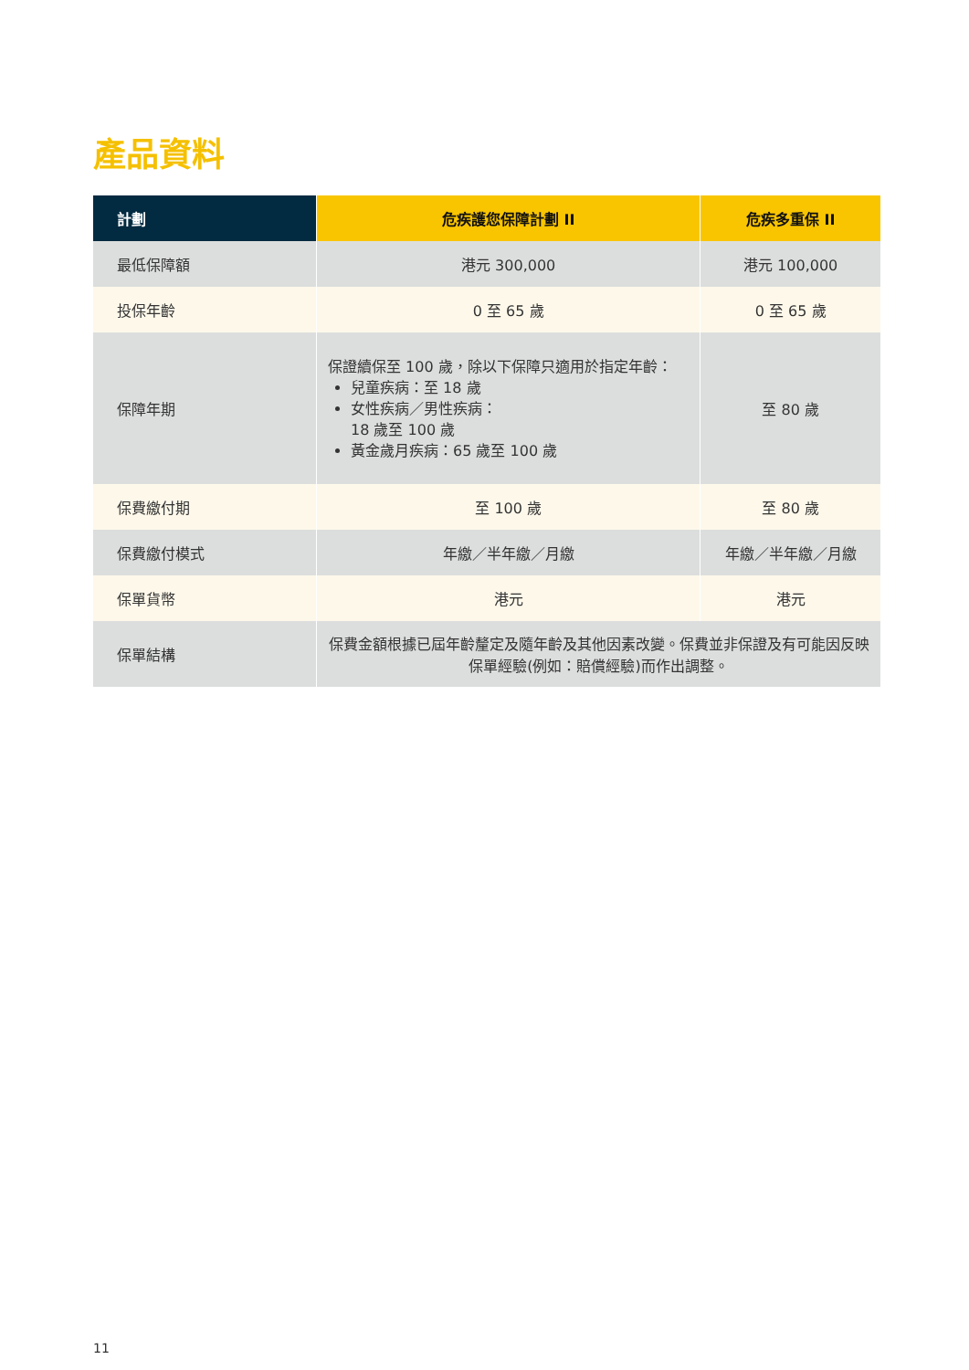產品資料
| 計劃 | 危疾護您保障計劃 II | 危疾多重保 II |
| --- | --- | --- |
| 最低保障額 | 港元 300,000 | 港元 100,000 |
| 投保年齡 | 0 至 65 歲 | 0 至 65 歲 |
| 保障年期 | 保證續保至 100 歲，除以下保障只適用於指定年齡： 兒童疾病：至 18 歲 女性疾病／男性疾病： 18 歲至 100 歲 黃金歲月疾病：65 歲至 100 歲 | 至 80 歲 |
| 保費繳付期 | 至 100 歲 | 至 80 歲 |
| 保費繳付模式 | 年繳／半年繳／月繳 | 年繳／半年繳／月繳 |
| 保單貨幣 | 港元 | 港元 |
| 保單結構 | 保費金額根據已屆年齡釐定及隨年齡及其他因素改變。保費並非保證及有可能因反映保單經驗(例如：賠償經驗)而作出調整。 | |
11